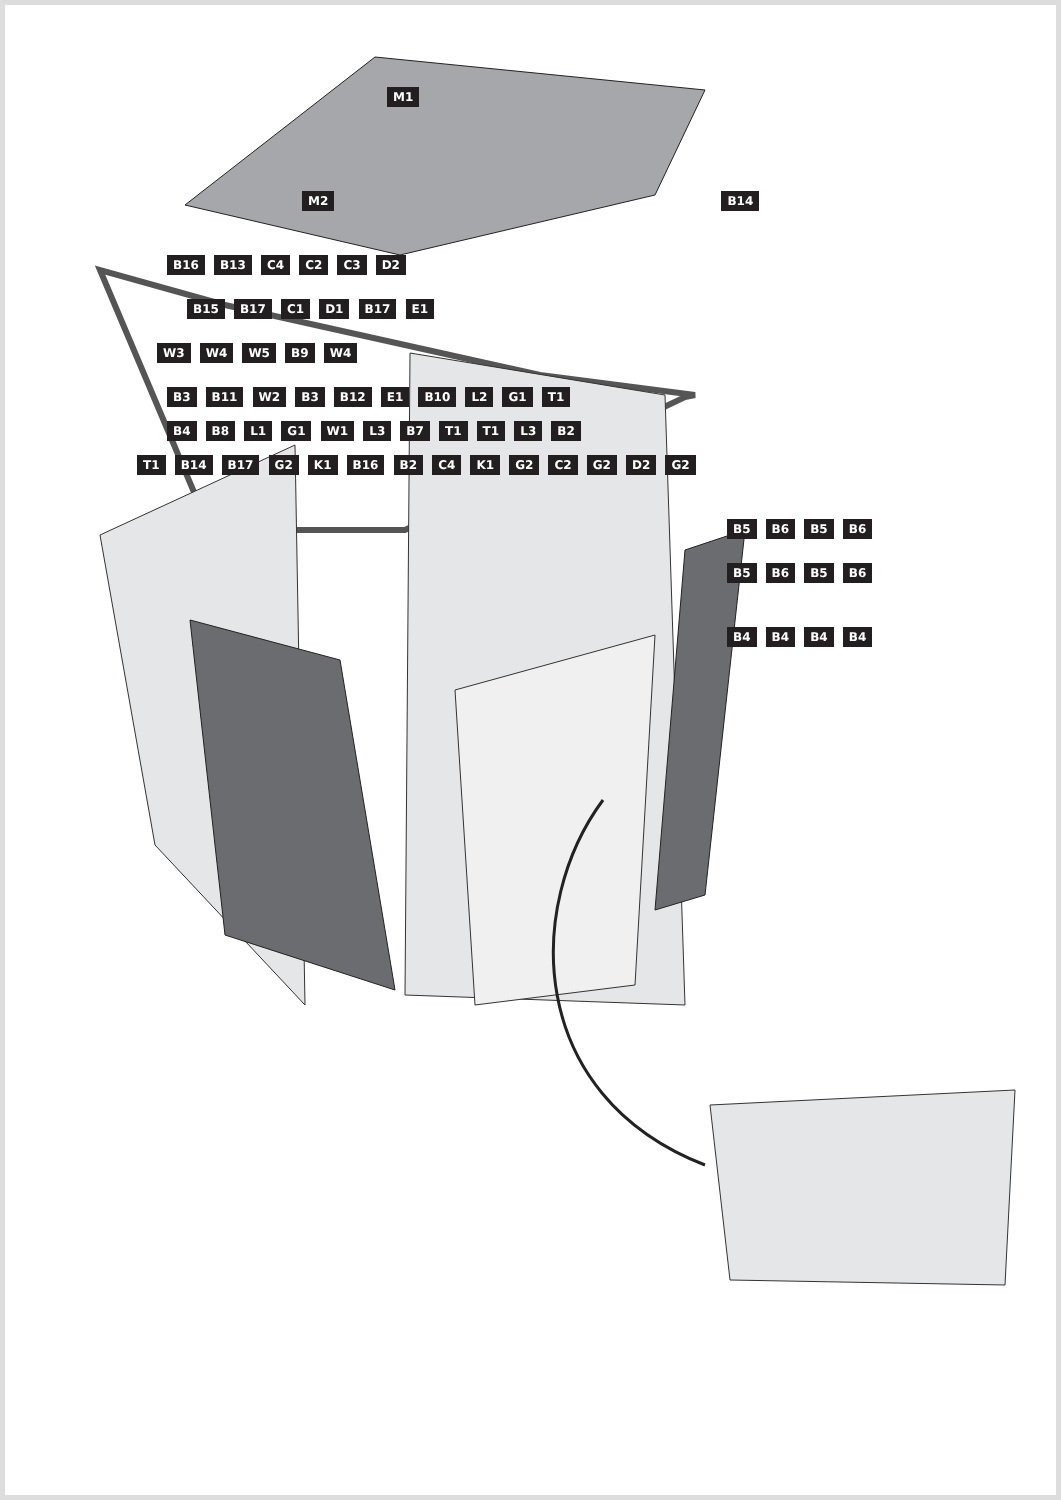M1
M2 B14
B16 B13 C4 C2 C3 D2
B15 B17 C1 D1 B17 E1
W3 W4 W5 B9 W4
B3 B11 W2 B3 B12 E1 B10 L2 G1 T1
B4 B8 L1 G1 W1 L3 B7 T1 T1 L3 B2
T1 B14 B17 G2 K1 B16 B2 C4 K1 G2 C2 G2 D2 G2
B5 B6 B5 B6
B5 B6 B5 B6
B4 B4 B4 B4